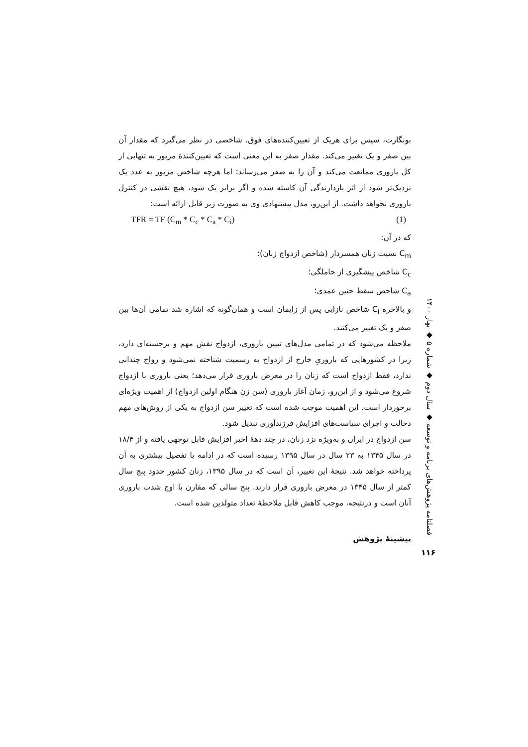بونگارت، سپس برای هریک از تعیین‌کننده‌های فوق، شاخصی در نظر می‌گیرد که مقدار آن بین صفر و یک تغییر می‌کند. مقدار صفر به این معنی است که تعیین‌کنندهٔ مزبور به تنهایی از کل باروری ممانعت می‌کند و آن را به صفر می‌رساند؛ اما هرچه شاخص مزبور به عدد یک نزدیک‌تر شود از اثر بازدارندگی آن کاسته شده و اگر برابر یک شود، هیچ نقشی در کنترل باروری نخواهد داشت. از این‌رو، مدل پیشنهادی وی به صورت زیر قابل ارائه است:
TFR = TF (C<sub>m</sub> * C<sub>c</sub> * C<sub>a</sub> * C<sub>i</sub>) (1)
که در آن:
C<sub>m</sub> نسبت زنان همسردار (شاخص ازدواج زنان)؛
C<sub>c</sub> شاخص پیشگیری از حاملگی؛
C<sub>a</sub> شاخص سقط جنین عمدی؛
و بالاخره C<sub>i</sub> شاخص نازایی پس از زایمان است و همان‌گونه که اشاره شد تمامی آن‌ها بین صفر و یک تغییر می‌کنند.
ملاحظه می‌شود که در تمامی مدل‌های تبیین باروری، ازدواج نقش مهم و برجسته‌ای دارد، زیرا در کشورهایی که باروریِ خارج از ازدواج به رسمیت شناخته نمی‌شود و رواج چندانی ندارد، فقط ازدواج است که زنان را در معرض باروری قرار می‌دهد؛ یعنی باروری با ازدواج شروع می‌شود و از این‌رو، زمان آغاز باروری (سن زن هنگام اولین ازدواج) از اهمیت ویژه‌ای برخوردار است. این اهمیت موجب شده است که تغییر سن ازدواج به یکی از روش‌های مهم دخالت و اجرای سیاست‌های افزایش فرزندآوری تبدیل شود.
سن ازدواج در ایران و به‌ویژه نزد زنان، در چند دههٔ اخیر افزایش قابل توجهی یافته و از ۱۸/۴ در سال ۱۳۴۵ به ۲۳ سال در سال ۱۳۹۵ رسیده است که در ادامه با تفصیل بیشتری به آن پرداخته خواهد شد. نتیجهٔ این تغییر، آن است که در سال ۱۳۹۵، زنان کشور حدود پنج سال کمتر از سال ۱۳۴۵ در معرض باروری قرار دارند. پنج سالی که مقارن با اوج شدت باروری آنان است و درنتیجه، موجب کاهش قابل ملاحظهٔ تعداد متولدین شده است.
پیشینهٔ پژوهش
فصلنامه پژوهش‌های برنامه و توسعه ◆ سال دوم ◆ شماره ۵ ◆ بهار ۱۴۰۰
۱۱۶